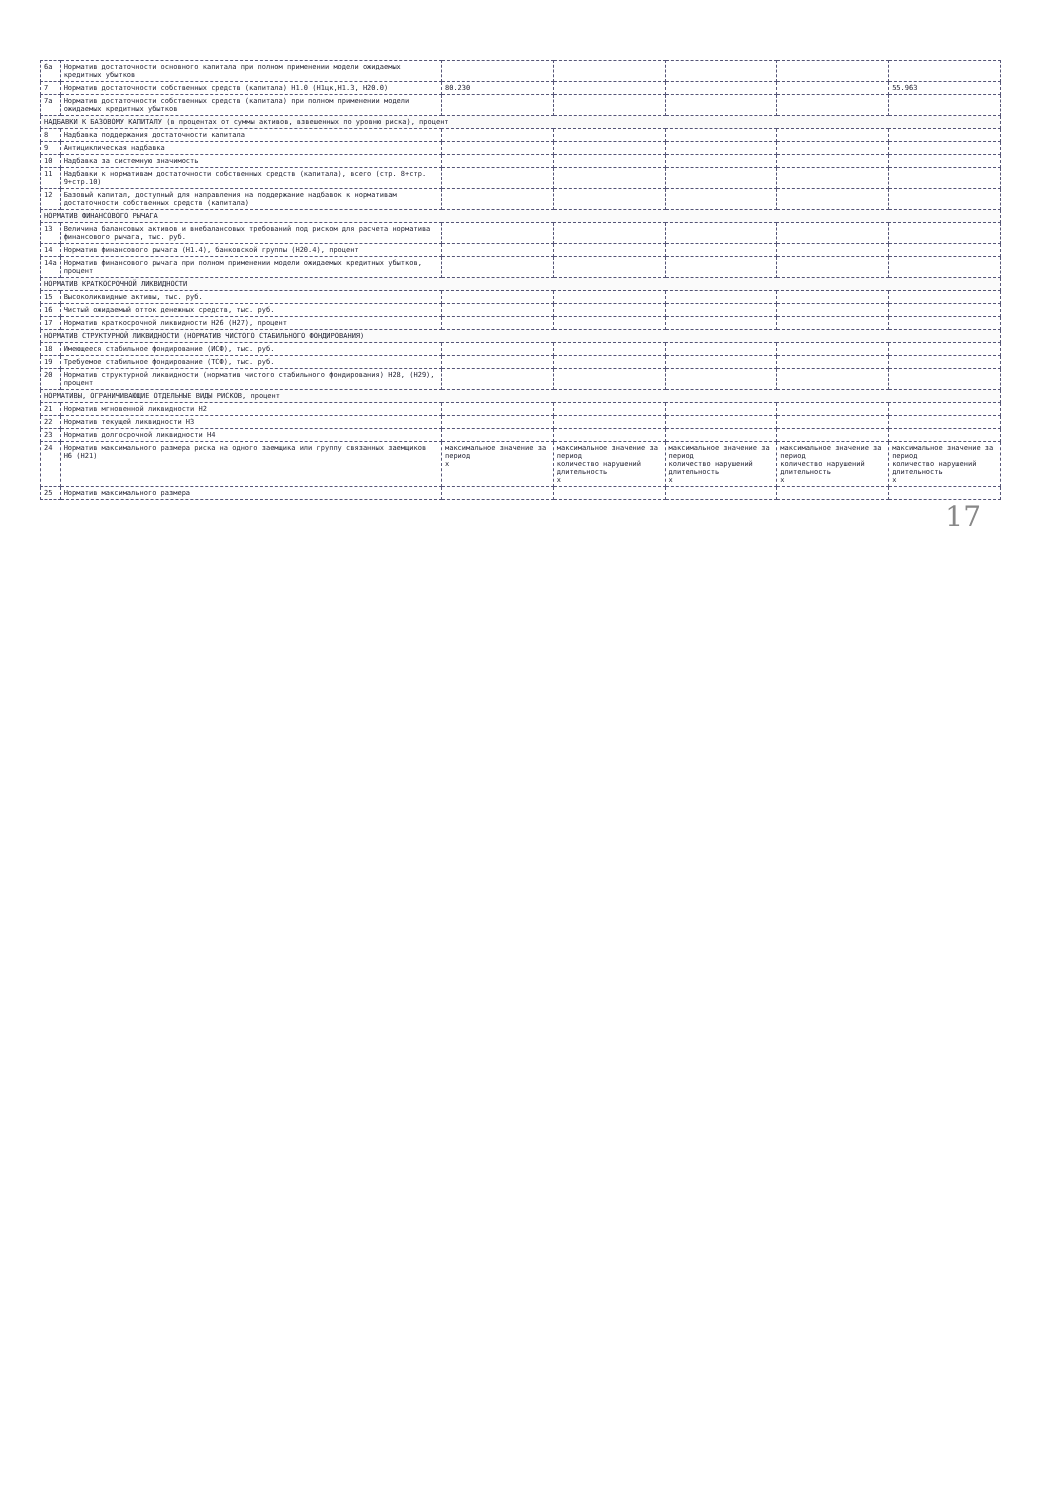| 6а | Норматив достаточности основного капитала при полном применении модели ожидаемых кредитных убытков | | | | | |
| 7 | Норматив достаточности собственных средств (капитала) Н1.0 (Н1цк,Н1.3, Н20.0) | 80.230 | | | | 55.963 |
| 7а | Норматив достаточности собственных средств (капитала) при полном применении модели ожидаемых кредитных убытков | | | | | |
| НАДБАВКИ К БАЗОВОМУ КАПИТАЛУ (в процентах от суммы активов, взвешенных по уровню риска), процент | | | | | | |
| 8 | Надбавка поддержания достаточности капитала | | | | | |
| 9 | Антициклическая надбавка | | | | | |
| 10 | Надбавка за системную значимость | | | | | |
| 11 | Надбавки к нормативам достаточности собственных средств (капитала), всего (стр. 8+стр. 9+стр.10) | | | | | |
| 12 | Базовый капитал, доступный для направления на поддержание надбавок к нормативам достаточности собственных средств (капитала) | | | | | |
| НОРМАТИВ ФИНАНСОВОГО РЫЧАГА | | | | | | |
| 13 | Величина балансовых активов и внебалансовых требований под риском для расчета норматива финансового рычага, тыс. руб. | | | | | |
| 14 | Норматив финансового рычага (Н1.4), банковской группы (Н20.4), процент | | | | | |
| 14а | Норматив финансового рычага при полном применении модели ожидаемых кредитных убытков, процент | | | | | |
| НОРМАТИВ КРАТКОСРОЧНОЙ ЛИКВИДНОСТИ | | | | | | |
| 15 | Высоколиквидные активы, тыс. руб. | | | | | |
| 16 | Чистый ожидаемый отток денежных средств, тыс. руб. | | | | | |
| 17 | Норматив краткосрочной ликвидности Н26 (Н27), процент | | | | | |
| НОРМАТИВ СТРУКТУРНОЙ ЛИКВИДНОСТИ (НОРМАТИВ ЧИСТОГО СТАБИЛЬНОГО ФОНДИРОВАНИЯ) | | | | | | |
| 18 | Имеющееся стабильное фондирование (ИСФ), тыс. руб. | | | | | |
| 19 | Требуемое стабильное фондирование (ТСФ), тыс. руб. | | | | | |
| 20 | Норматив структурной ликвидности (норматив чистого стабильного фондирования) Н28, (Н29), процент | | | | | |
| НОРМАТИВЫ, ОГРАНИЧИВАЮЩИЕ ОТДЕЛЬНЫЕ ВИДЫ РИСКОВ, процент | | | | | | |
| 21 | Норматив мгновенной ликвидности Н2 | | | | | |
| 22 | Норматив текущей ликвидности Н3 | | | | | |
| 23 | Норматив долгосрочной ликвидности Н4 | | | | | |
| 24 | Норматив максимального размера риска на одного заемщика или группу связанных заемщиков Н6 (Н21) | максимальное значение за период х | максимальное значение за период количество нарушений длительность х | максимальное значение за период количество нарушений длительность х | максимальное значение за период количество нарушений длительность х | максимальное значение за период количество нарушений длительность х |
| 25 | Норматив максимального размера | | | | | |
17